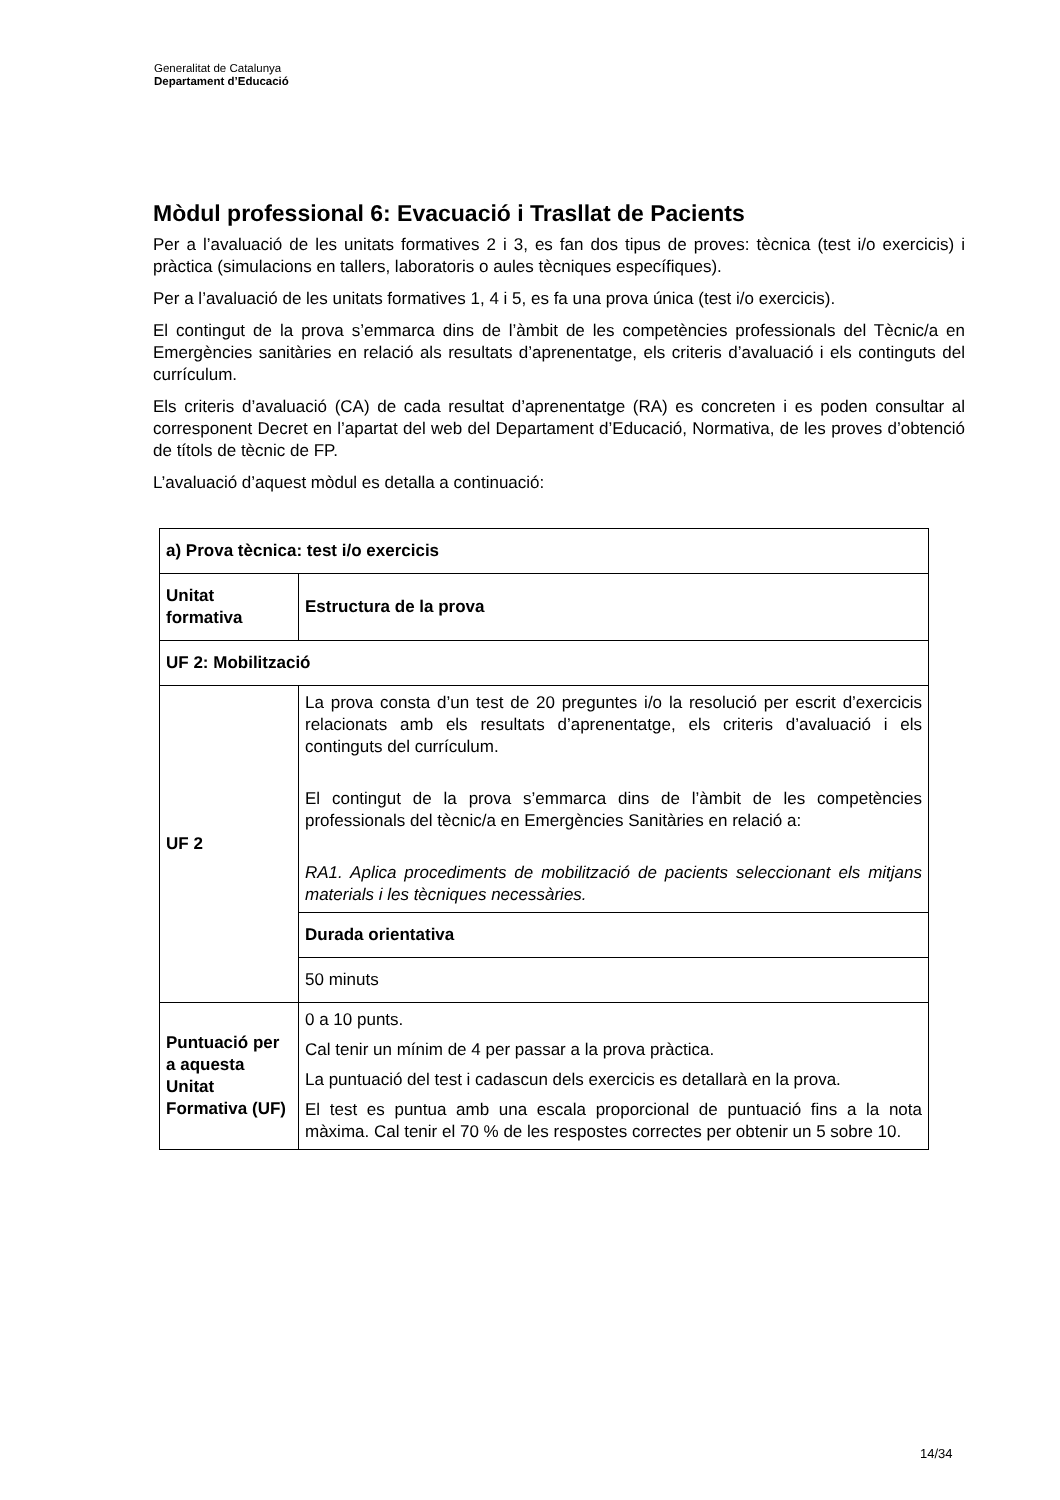Generalitat de Catalunya
Departament d’Educació
Mòdul professional 6: Evacuació i Trasllat de Pacients
Per a l’avaluació de les unitats formatives 2 i 3, es fan dos tipus de proves: tècnica (test i/o exercicis) i pràctica (simulacions en tallers, laboratoris o aules tècniques específiques).
Per a l’avaluació de les unitats formatives 1, 4 i 5, es fa una prova única (test i/o exercicis).
El contingut de la prova s’emmarca dins de l’àmbit de les competències professionals del Tècnic/a en Emergències sanitàries en relació als resultats d’aprenentatge, els criteris d’avaluació i els continguts del currículum.
Els criteris d’avaluació (CA) de cada resultat d’aprenentatge (RA) es concreten i es poden consultar al corresponent Decret en l’apartat del web del Departament d’Educació, Normativa, de les proves d’obtenció de títols de tècnic de FP.
L’avaluació d’aquest mòdul es detalla a continuació:
| a) Prova tècnica: test i/o exercicis | |
| Unitat formativa | Estructura de la prova |
| UF 2: Mobilització | |
| UF 2 | La prova consta d’un test de 20 preguntes i/o la resolució per escrit d’exercicis relacionats amb els resultats d’aprenentatge, els criteris d’avaluació i els continguts del currículum. El contingut de la prova s’emmarca dins de l’àmbit de les competències professionals del tècnic/a en Emergències Sanitàries en relació a: RA1. Aplica procediments de mobilització de pacients seleccionant els mitjans materials i les tècniques necessàries. |
| | Durada orientativa |
| | 50 minuts |
| Puntuació per a aquesta Unitat Formativa (UF) | 0 a 10 punts. Cal tenir un mínim de 4 per passar a la prova pràctica. La puntuació del test i cadascun dels exercicis es detallarà en la prova. El test es puntua amb una escala proporcional de puntuació fins a la nota màxima. Cal tenir el 70 % de les respostes correctes per obtenir un 5 sobre 10. |
14/34